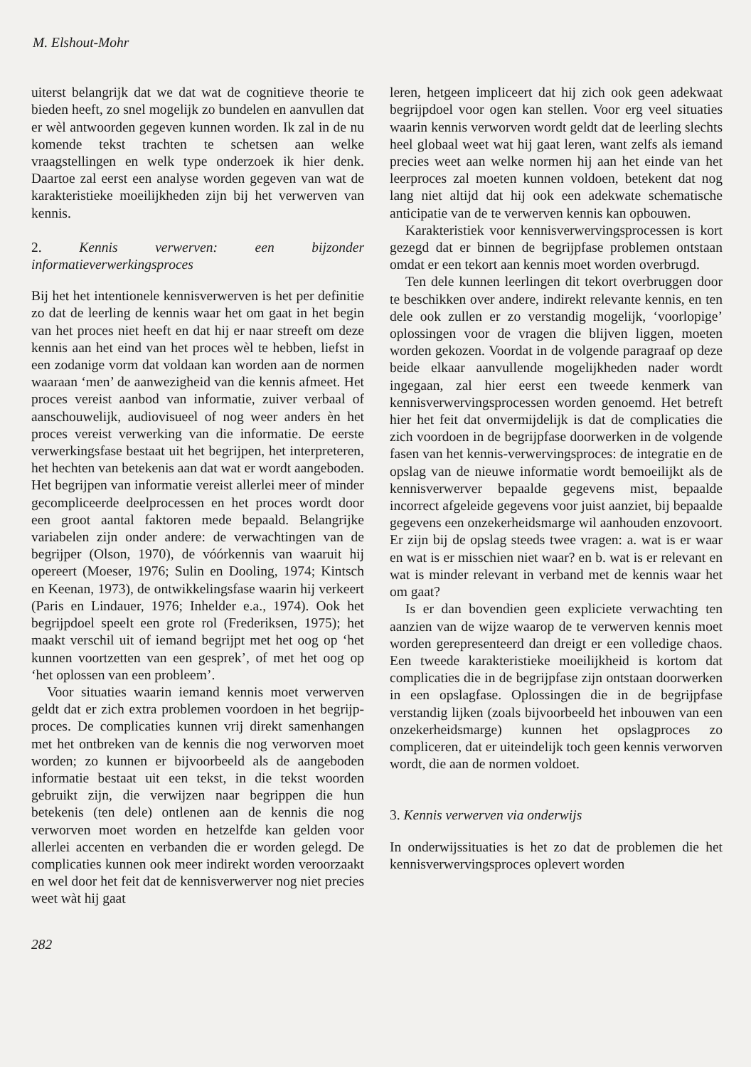M. Elshout-Mohr
uiterst belangrijk dat we dat wat de cognitieve theorie te bieden heeft, zo snel mogelijk zo bundelen en aanvullen dat er wèl antwoorden gegeven kunnen worden. Ik zal in de nu komende tekst trachten te schetsen aan welke vraagstellingen en welk type onderzoek ik hier denk. Daartoe zal eerst een analyse worden gegeven van wat de karakteristieke moeilijkheden zijn bij het verwerven van kennis.
2. Kennis verwerven: een bijzonder informatieverwerkingsproces
Bij het het intentionele kennisverwerven is het per definitie zo dat de leerling de kennis waar het om gaat in het begin van het proces niet heeft en dat hij er naar streeft om deze kennis aan het eind van het proces wèl te hebben, liefst in een zodanige vorm dat voldaan kan worden aan de normen waaraan ‘men’ de aanwezigheid van die kennis afmeet. Het proces vereist aanbod van informatie, zuiver verbaal of aanschouwelijk, audiovisueel of nog weer anders èn het proces vereist verwerking van die informatie. De eerste verwerkingsfase bestaat uit het begrijpen, het interpreteren, het hechten van betekenis aan dat wat er wordt aangeboden. Het begrijpen van informatie vereist allerlei meer of minder gecompliceerde deelprocessen en het proces wordt door een groot aantal faktoren mede bepaald. Belangrijke variabelen zijn onder andere: de verwachtingen van de begrijper (Olson, 1970), de vóórkennis van waaruit hij opereert (Moeser, 1976; Sulin en Dooling, 1974; Kintsch en Keenan, 1973), de ontwikkelingsfase waarin hij verkeert (Paris en Lindauer, 1976; Inhelder e.a., 1974). Ook het begrijpdoel speelt een grote rol (Frederiksen, 1975); het maakt verschil uit of iemand begrijpt met het oog op ‘het kunnen voortzetten van een gesprek’, of met het oog op ‘het oplossen van een probleem’.
Voor situaties waarin iemand kennis moet verwerven geldt dat er zich extra problemen voordoen in het begrijp-proces. De complicaties kunnen vrij direkt samenhangen met het ontbreken van de kennis die nog verworven moet worden; zo kunnen er bijvoorbeeld als de aangeboden informatie bestaat uit een tekst, in die tekst woorden gebruikt zijn, die verwijzen naar begrippen die hun betekenis (ten dele) ontlenen aan de kennis die nog verworven moet worden en hetzelfde kan gelden voor allerlei accenten en verbanden die er worden gelegd. De complicaties kunnen ook meer indirekt worden veroorzaakt en wel door het feit dat de kennisverwerver nog niet precies weet wàt hij gaat
leren, hetgeen impliceert dat hij zich ook geen adekwaat begrijpdoel voor ogen kan stellen. Voor erg veel situaties waarin kennis verworven wordt geldt dat de leerling slechts heel globaal weet wat hij gaat leren, want zelfs als iemand precies weet aan welke normen hij aan het einde van het leerproces zal moeten kunnen voldoen, betekent dat nog lang niet altijd dat hij ook een adekwate schematische anticipatie van de te verwerven kennis kan opbouwen.
Karakteristiek voor kennisverwervingsprocessen is kort gezegd dat er binnen de begrijpfase problemen ontstaan omdat er een tekort aan kennis moet worden overbrugd.
Ten dele kunnen leerlingen dit tekort overbruggen door te beschikken over andere, indirekt relevante kennis, en ten dele ook zullen er zo verstandig mogelijk, ‘voorlopige’ oplossingen voor de vragen die blijven liggen, moeten worden gekozen. Voordat in de volgende paragraaf op deze beide elkaar aanvullende mogelijkheden nader wordt ingegaan, zal hier eerst een tweede kenmerk van kennisverwervingsprocessen worden genoemd. Het betreft hier het feit dat onvermijdelijk is dat de complicaties die zich voordoen in de begrijpfase doorwerken in de volgende fasen van het kennis-verwervingsproces: de integratie en de opslag van de nieuwe informatie wordt bemoeilijkt als de kennisverwerver bepaalde gegevens mist, bepaalde incorrect afgeleide gegevens voor juist aanziet, bij bepaalde gegevens een onzekerheidsmarge wil aanhouden enzovoort. Er zijn bij de opslag steeds twee vragen: a. wat is er waar en wat is er misschien niet waar? en b. wat is er relevant en wat is minder relevant in verband met de kennis waar het om gaat?
Is er dan bovendien geen expliciete verwachting ten aanzien van de wijze waarop de te verwerven kennis moet worden gerepresenteerd dan dreigt er een volledige chaos. Een tweede karakteristieke moeilijkheid is kortom dat complicaties die in de begrijpfase zijn ontstaan doorwerken in een opslagfase. Oplossingen die in de begrijpfase verstandig lijken (zoals bijvoorbeeld het inbouwen van een onzekerheidsmarge) kunnen het opslagproces zo compliceren, dat er uiteindelijk toch geen kennis verworven wordt, die aan de normen voldoet.
3. Kennis verwerven via onderwijs
In onderwijssituaties is het zo dat de problemen die het kennisverwervingsproces oplevert worden
282